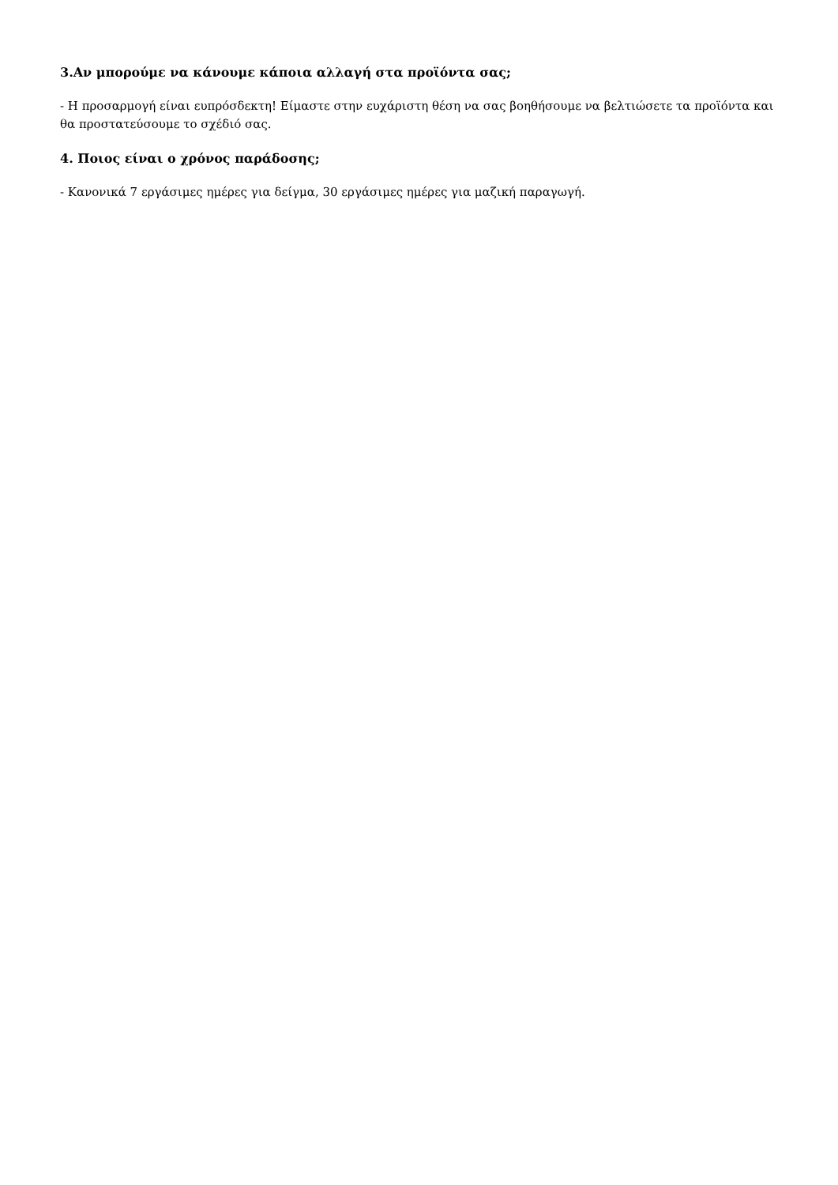3.Αν μπορούμε να κάνουμε κάποια αλλαγή στα προϊόντα σας;
- Η προσαρμογή είναι ευπρόσδεκτη! Είμαστε στην ευχάριστη θέση να σας βοηθήσουμε να βελτιώσετε τα προϊόντα και θα προστατεύσουμε το σχέδιό σας.
4. Ποιος είναι ο χρόνος παράδοσης;
- Κανονικά 7 εργάσιμες ημέρες για δείγμα, 30 εργάσιμες ημέρες για μαζική παραγωγή.